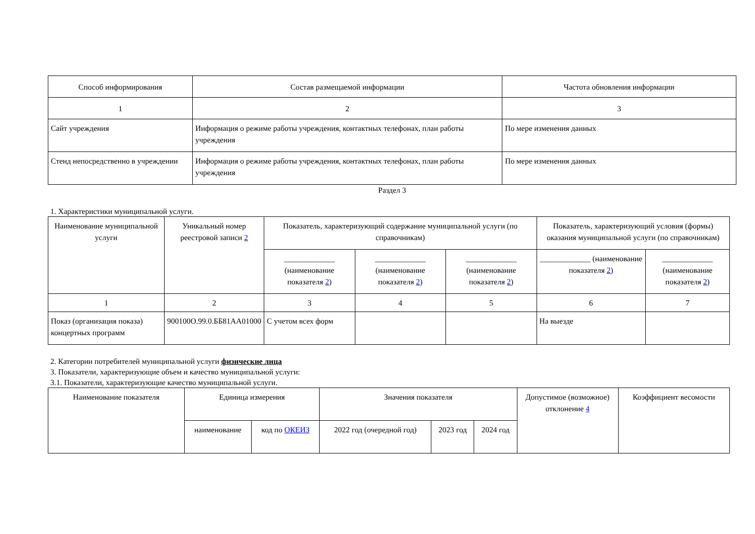| Способ информирования | Состав размещаемой информации | Частота обновления информации |
| --- | --- | --- |
| 1 | 2 | 3 |
| Сайт учреждения | Информация о режиме работы учреждения, контактных телефонах, план работы учреждения | По мере изменения данных |
| Стенд непосредственно в учреждении | Информация о режиме работы учреждения, контактных телефонах, план работы учреждения | По мере изменения данных |
Раздел 3
1. Характеристики муниципальной услуги.
| Наименование муниципальной услуги | Уникальный номер реестровой записи 2 | Показатель, характеризующий содержание муниципальной услуги (по справочникам) | | | Показатель, характеризующий условия (формы) оказания муниципальной услуги (по справочникам) | |
| --- | --- | --- | --- | --- | --- | --- |
| | | _____________ (наименование показателя 2 ) | _____________ (наименование показателя 2 ) | _____________ (наименование показателя 2 ) | _____________ (наименование показателя 2 ) | _____________ (наименование показателя 2 ) |
| 1 | 2 | 3 | 4 | 5 | 6 | 7 |
| Показ (организация показа) концертных программ | 900100О.99.0.ББ81АА01000 | С учетом всех форм | | | На выезде | |
2. Категории потребителей муниципальной услуги физические лица
3. Показатели, характеризующие объем и качество муниципальной услуги:
3.1. Показатели, характеризующие качество муниципальной услуги.
| Наименование показателя | Единица измерения | | Значения показателя | | | Допустимое (возможное) отклонение 4 | Коэффициент весомости |
| --- | --- | --- | --- | --- | --- | --- | --- |
| | наименование | код по ОКЕИЗ | 2022 год (очередной год) | 2023 год | 2024 год | | |